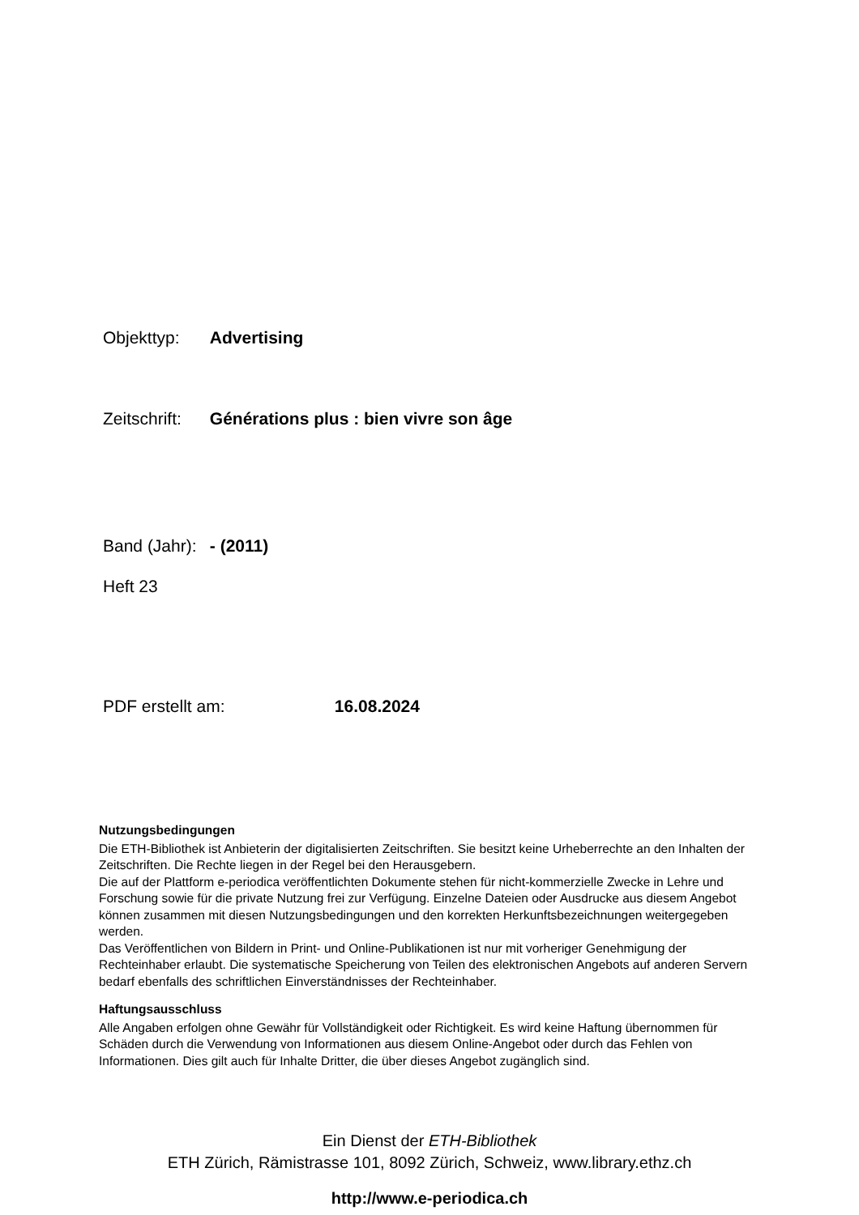Objekttyp: Advertising
Zeitschrift: Générations plus : bien vivre son âge
Band (Jahr): - (2011)
Heft 23
PDF erstellt am: 16.08.2024
Nutzungsbedingungen
Die ETH-Bibliothek ist Anbieterin der digitalisierten Zeitschriften. Sie besitzt keine Urheberrechte an den Inhalten der Zeitschriften. Die Rechte liegen in der Regel bei den Herausgebern.
Die auf der Plattform e-periodica veröffentlichten Dokumente stehen für nicht-kommerzielle Zwecke in Lehre und Forschung sowie für die private Nutzung frei zur Verfügung. Einzelne Dateien oder Ausdrucke aus diesem Angebot können zusammen mit diesen Nutzungsbedingungen und den korrekten Herkunftsbezeichnungen weitergegeben werden.
Das Veröffentlichen von Bildern in Print- und Online-Publikationen ist nur mit vorheriger Genehmigung der Rechteinhaber erlaubt. Die systematische Speicherung von Teilen des elektronischen Angebots auf anderen Servern bedarf ebenfalls des schriftlichen Einverständnisses der Rechteinhaber.
Haftungsausschluss
Alle Angaben erfolgen ohne Gewähr für Vollständigkeit oder Richtigkeit. Es wird keine Haftung übernommen für Schäden durch die Verwendung von Informationen aus diesem Online-Angebot oder durch das Fehlen von Informationen. Dies gilt auch für Inhalte Dritter, die über dieses Angebot zugänglich sind.
Ein Dienst der ETH-Bibliothek
ETH Zürich, Rämistrasse 101, 8092 Zürich, Schweiz, www.library.ethz.ch
http://www.e-periodica.ch